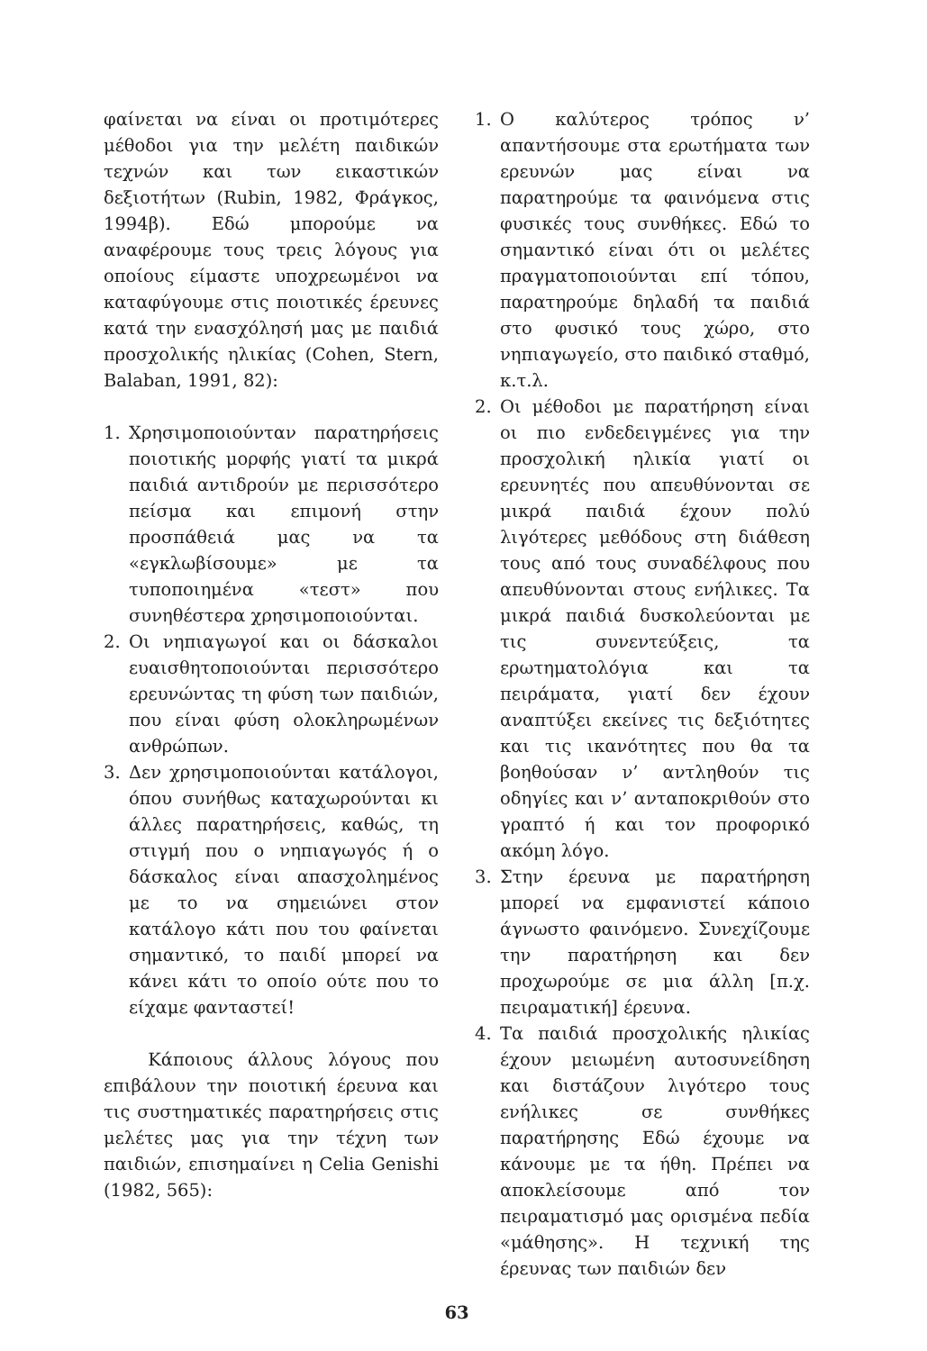φαίνεται να είναι οι προτιμότερες μέθοδοι για την μελέτη παιδικών τεχνών και των εικαστικών δεξιοτήτων (Rubin, 1982, Φράγκος, 1994β). Εδώ μπορούμε να αναφέρουμε τους τρεις λόγους για οποίους είμαστε υποχρεωμένοι να καταφύγουμε στις ποιοτικές έρευνες κατά την ενασχόλησή μας με παιδιά προσχολικής ηλικίας (Cohen, Stern, Balaban, 1991, 82):
1. Χρησιμοποιούνταν παρατηρήσεις ποιοτικής μορφής γιατί τα μικρά παιδιά αντιδρούν με περισσότερο πείσμα και επιμονή στην προσπάθειά μας να τα «εγκλωβίσουμε» με τα τυποποιημένα «τεστ» που συνηθέστερα χρησιμοποιούνται.
2. Οι νηπιαγωγοί και οι δάσκαλοι ευαισθητοποιούνται περισσότερο ερευνώντας τη φύση των παιδιών, που είναι φύση ολοκληρωμένων ανθρώπων.
3. Δεν χρησιμοποιούνται κατάλογοι, όπου συνήθως καταχωρούνται κι άλλες παρατηρήσεις, καθώς, τη στιγμή που ο νηπιαγωγός ή ο δάσκαλος είναι απασχολημένος με το να σημειώνει στον κατάλογο κάτι που του φαίνεται σημαντικό, το παιδί μπορεί να κάνει κάτι το οποίο ούτε που το είχαμε φανταστεί!
Κάποιους άλλους λόγους που επιβάλουν την ποιοτική έρευνα και τις συστηματικές παρατηρήσεις στις μελέτες μας για την τέχνη των παιδιών, επισημαίνει η Celia Genishi (1982, 565):
1. Ο καλύτερος τρόπος ν’ απαντήσουμε στα ερωτήματα των ερευνών μας είναι να παρατηρούμε τα φαινόμενα στις φυσικές τους συνθήκες. Εδώ το σημαντικό είναι ότι οι μελέτες πραγματοποιούνται επί τόπου, παρατηρούμε δηλαδή τα παιδιά στο φυσικό τους χώρο, στο νηπιαγωγείο, στο παιδικό σταθμό, κ.τ.λ.
2. Οι μέθοδοι με παρατήρηση είναι οι πιο ενδεδειγμένες για την προσχολική ηλικία γιατί οι ερευνητές που απευθύνονται σε μικρά παιδιά έχουν πολύ λιγότερες μεθόδους στη διάθεση τους από τους συναδέλφους που απευθύνονται στους ενήλικες. Τα μικρά παιδιά δυσκολεύονται με τις συνεντεύξεις, τα ερωτηματολόγια και τα πειράματα, γιατί δεν έχουν αναπτύξει εκείνες τις δεξιότητες και τις ικανότητες που θα τα βοηθούσαν ν’ αντληθούν τις οδηγίες και ν’ ανταποκριθούν στο γραπτό ή και τον προφορικό ακόμη λόγο.
3. Στην έρευνα με παρατήρηση μπορεί να εμφανιστεί κάποιο άγνωστο φαινόμενο. Συνεχίζουμε την παρατήρηση και δεν προχωρούμε σε μια άλλη [π.χ. πειραματική] έρευνα.
4. Τα παιδιά προσχολικής ηλικίας έχουν μειωμένη αυτοσυνείδηση και διστάζουν λιγότερο τους ενήλικες σε συνθήκες παρατήρησης Εδώ έχουμε να κάνουμε με τα ήθη. Πρέπει να αποκλείσουμε από τον πειραματισμό μας ορισμένα πεδία «μάθησης». Η τεχνική της έρευνας των παιδιών δεν
63